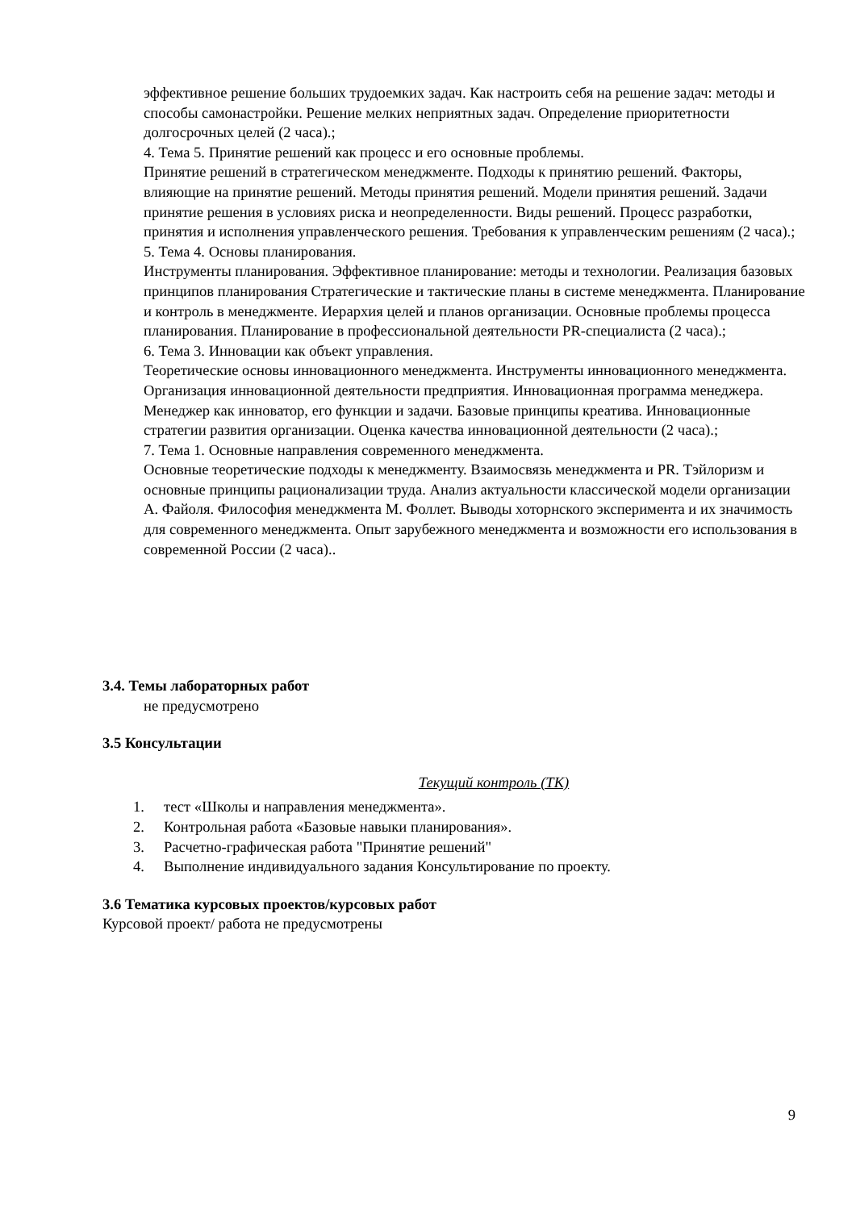эффективное решение больших трудоемких задач. Как настроить себя на решение задач: методы и способы самонастройки. Решение мелких неприятных задач. Определение приоритетности долгосрочных целей (2 часа).;
4. Тема 5. Принятие решений как процесс и его основные проблемы.
Принятие решений в стратегическом менеджменте. Подходы к принятию решений. Факторы, влияющие на принятие решений. Методы принятия решений. Модели принятия решений. Задачи принятие решения в условиях риска и неопределенности. Виды решений. Процесс разработки, принятия и исполнения управленческого решения. Требования к управленческим решениям (2 часа).;
5. Тема 4. Основы планирования.
Инструменты планирования. Эффективное планирование: методы и технологии. Реализация базовых принципов планирования Стратегические и тактические планы в системе менеджмента. Планирование и контроль в менеджменте. Иерархия целей и планов организации. Основные проблемы процесса планирования. Планирование в профессиональной деятельности PR-специалиста (2 часа).;
6. Тема 3. Инновации как объект управления.
Теоретические основы инновационного менеджмента. Инструменты инновационного менеджмента. Организация инновационной деятельности предприятия. Инновационная программа менеджера. Менеджер как инноватор, его функции и задачи. Базовые принципы креатива. Инновационные стратегии развития организации. Оценка качества инновационной деятельности (2 часа).;
7. Тема 1. Основные направления современного менеджмента.
Основные теоретические подходы к менеджменту. Взаимосвязь менеджмента и PR. Тэйлоризм и основные принципы рационализации труда. Анализ актуальности классической модели организации А. Файоля. Философия менеджмента М. Фоллет. Выводы хоторнского эксперимента и их значимость для современного менеджмента. Опыт зарубежного менеджмента и возможности его использования в современной России (2 часа)..
3.4. Темы лабораторных работ
не предусмотрено
3.5 Консультации
Текущий контроль (ТК)
1. тест «Школы и направления менеджмента».
2. Контрольная работа «Базовые навыки планирования».
3. Расчетно-графическая работа "Принятие решений"
4. Выполнение индивидуального задания Консультирование по проекту.
3.6 Тематика курсовых проектов/курсовых работ
Курсовой проект/ работа не предусмотрены
9